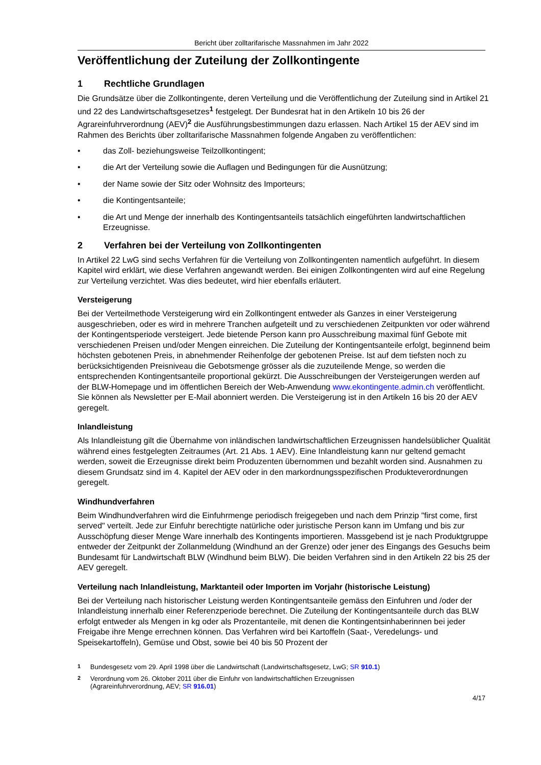Bericht über zolltarifarische Massnahmen im Jahr 2022
Veröffentlichung der Zuteilung der Zollkontingente
1 Rechtliche Grundlagen
Die Grundsätze über die Zollkontingente, deren Verteilung und die Veröffentlichung der Zuteilung sind in Artikel 21 und 22 des Landwirtschaftsgesetzes<sup>1</sup> festgelegt. Der Bundesrat hat in den Artikeln 10 bis 26 der Agrareinfuhrverordnung (AEV)<sup>2</sup> die Ausführungsbestimmungen dazu erlassen. Nach Artikel 15 der AEV sind im Rahmen des Berichts über zolltarifarische Massnahmen folgende Angaben zu veröffentlichen:
• das Zoll- beziehungsweise Teilzollkontingent;
• die Art der Verteilung sowie die Auflagen und Bedingungen für die Ausnützung;
• der Name sowie der Sitz oder Wohnsitz des Importeurs;
• die Kontingentsanteile;
• die Art und Menge der innerhalb des Kontingentsanteils tatsächlich eingeführten landwirtschaftlichen Erzeugnisse.
2 Verfahren bei der Verteilung von Zollkontingenten
In Artikel 22 LwG sind sechs Verfahren für die Verteilung von Zollkontingenten namentlich aufgeführt. In diesem Kapitel wird erklärt, wie diese Verfahren angewandt werden. Bei einigen Zollkontingenten wird auf eine Regelung zur Verteilung verzichtet. Was dies bedeutet, wird hier ebenfalls erläutert.
Versteigerung
Bei der Verteilmethode Versteigerung wird ein Zollkontingent entweder als Ganzes in einer Versteigerung ausgeschrieben, oder es wird in mehrere Tranchen aufgeteilt und zu verschiedenen Zeitpunkten vor oder während der Kontingentsperiode versteigert. Jede bietende Person kann pro Ausschreibung maximal fünf Gebote mit verschiedenen Preisen und/oder Mengen einreichen. Die Zuteilung der Kontingentsanteile erfolgt, beginnend beim höchsten gebotenen Preis, in abnehmender Reihenfolge der gebotenen Preise. Ist auf dem tiefsten noch zu berücksichtigenden Preisniveau die Gebotsmenge grösser als die zuzuteilende Menge, so werden die entsprechenden Kontingentsanteile proportional gekürzt. Die Ausschreibungen der Versteigerungen werden auf der BLW-Homepage und im öffentlichen Bereich der Web-Anwendung www.ekontingente.admin.ch veröffentlicht. Sie können als Newsletter per E-Mail abonniert werden. Die Versteigerung ist in den Artikeln 16 bis 20 der AEV geregelt.
Inlandleistung
Als Inlandleistung gilt die Übernahme von inländischen landwirtschaftlichen Erzeugnissen handelsüblicher Qualität während eines festgelegten Zeitraumes (Art. 21 Abs. 1 AEV). Eine Inlandleistung kann nur geltend gemacht werden, soweit die Erzeugnisse direkt beim Produzenten übernommen und bezahlt worden sind. Ausnahmen zu diesem Grundsatz sind im 4. Kapitel der AEV oder in den markordnungsspezifischen Produkteverordnungen geregelt.
Windhundverfahren
Beim Windhundverfahren wird die Einfuhrmenge periodisch freigegeben und nach dem Prinzip "first come, first served" verteilt. Jede zur Einfuhr berechtigte natürliche oder juristische Person kann im Umfang und bis zur Ausschöpfung dieser Menge Ware innerhalb des Kontingents importieren. Massgebend ist je nach Produktgruppe entweder der Zeitpunkt der Zollanmeldung (Windhund an der Grenze) oder jener des Eingangs des Gesuchs beim Bundesamt für Landwirtschaft BLW (Windhund beim BLW). Die beiden Verfahren sind in den Artikeln 22 bis 25 der AEV geregelt.
Verteilung nach Inlandleistung, Marktanteil oder Importen im Vorjahr (historische Leistung)
Bei der Verteilung nach historischer Leistung werden Kontingentsanteile gemäss den Einfuhren und /oder der Inlandleistung innerhalb einer Referenzperiode berechnet. Die Zuteilung der Kontingentsanteile durch das BLW erfolgt entweder als Mengen in kg oder als Prozentanteile, mit denen die Kontingentsinhaberinnen bei jeder Freigabe ihre Menge errechnen können. Das Verfahren wird bei Kartoffeln (Saat-, Veredelungs- und Speisekartoffeln), Gemüse und Obst, sowie bei 40 bis 50 Prozent der
<sup>1</sup> Bundesgesetz vom 29. April 1998 über die Landwirtschaft (Landwirtschaftsgesetz, LwG; SR 910.1)
<sup>2</sup> Verordnung vom 26. Oktober 2011 über die Einfuhr von landwirtschaftlichen Erzeugnissen
(Agrareinfuhrverordnung, AEV; SR 916.01)
4/17